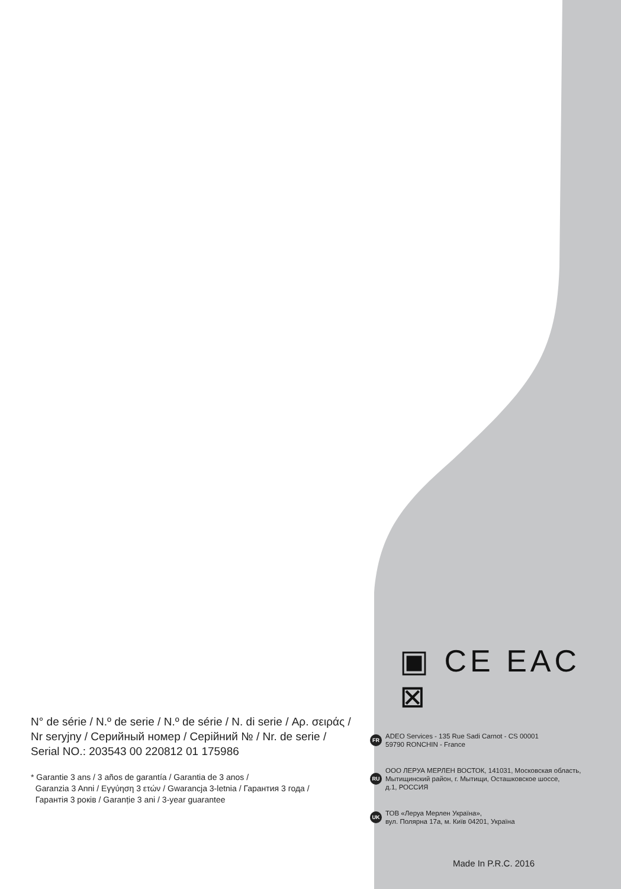N° de série / N.º de serie / N.º de série / N. di serie / Αρ. σειράς /
Nr seryjny / Серийный номер / Серійний № / Nr. de serie /
Serial NO.: 203543 00 220812 01 175986
* Garantie 3 ans / 3 años de garantía / Garantia de 3 anos /
Garanzia 3 Anni / Εγγύηση 3 ετών / Gwarancja 3-letnia / Гарантия 3 года /
Гарантія 3 років / Garanție 3 ani / 3-year guarantee
▣ CE EAC ⊠
FR ADEO Services - 135 Rue Sadi Carnot - CS 00001
59790 RONCHIN - France
RU ООО ЛЕРУА МЕРЛЕН ВОСТОК, 141031, Московская область,
Мытищинский район, г. Мытищи, Осташковское шоссе,
д.1, РОССИЯ
UK ТОВ «Леруа Мерлен Україна»,
вул. Полярна 17а, м. Київ 04201, Україна
Made In P.R.C. 2016